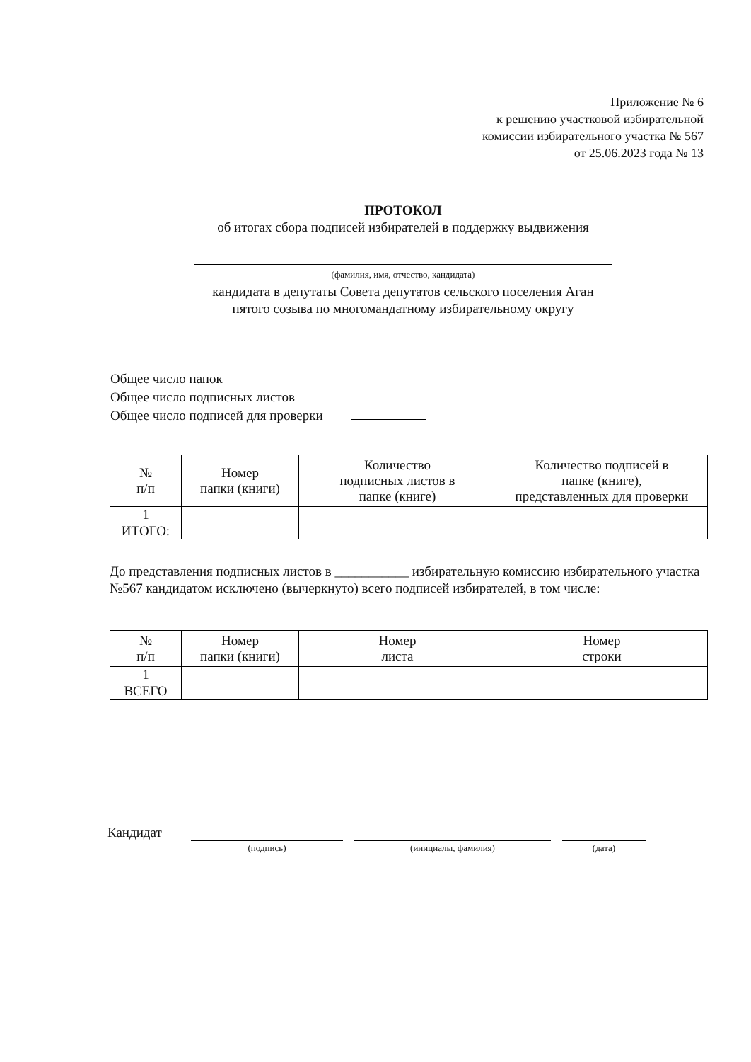Приложение № 6
к решению участковой избирательной
комиссии избирательного участка № 567
от 25.06.2023 года № 13
ПРОТОКОЛ
об итогах сбора подписей избирателей в поддержку выдвижения
(фамилия, имя, отчество, кандидата)
кандидата в депутаты Совета депутатов сельского поселения Аган
пятого созыва по многомандатному избирательному округу
Общее число папок
Общее число подписных листов
Общее число подписей для проверки
| № п/п | Номер папки (книги) | Количество подписных листов в папке (книге) | Количество подписей в папке (книге), представленных для проверки |
| 1 | | | |
| ИТОГО: | | | |
До представления подписных листов в ___________ избирательную комиссию избирательного участка №567 кандидатом исключено (вычеркнуто) всего подписей избирателей, в том числе:
| № п/п | Номер папки (книги) | Номер листа | Номер строки |
| 1 | | | |
| ВСЕГО | | | |
Кандидат
(подпись) (инициалы, фамилия) (дата)